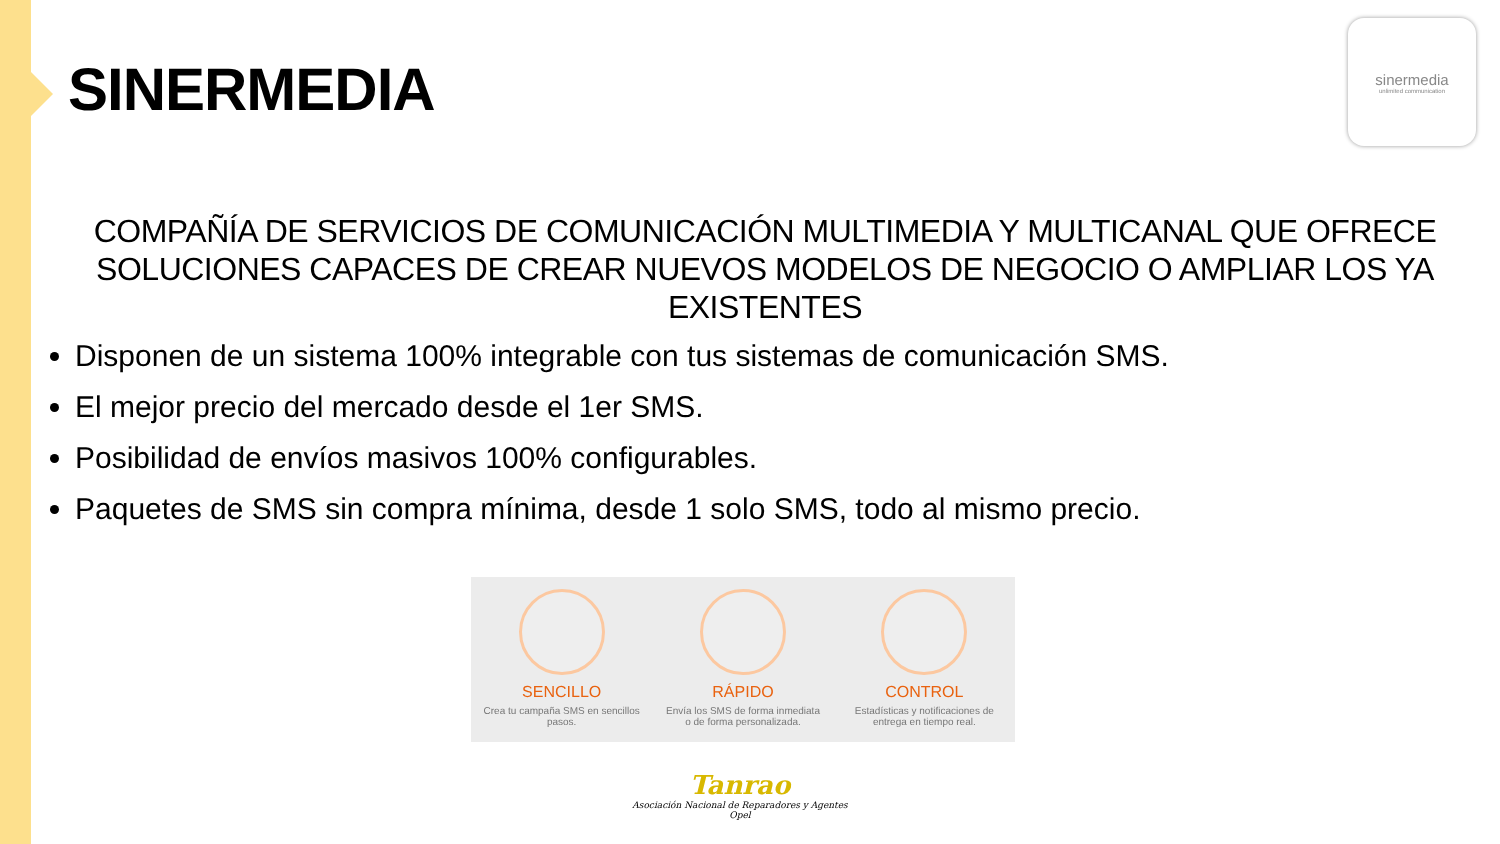SINERMEDIA
sinermedia
unlimited communication
COMPAÑÍA DE SERVICIOS DE COMUNICACIÓN MULTIMEDIA Y MULTICANAL QUE OFRECE SOLUCIONES CAPACES DE CREAR NUEVOS MODELOS DE NEGOCIO O AMPLIAR LOS YA EXISTENTES
Disponen de un sistema 100% integrable con tus sistemas de comunicación SMS.
El mejor precio del mercado desde el 1er SMS.
Posibilidad de envíos masivos 100% configurables.
Paquetes de SMS sin compra mínima, desde 1 solo SMS, todo al mismo precio.
SENCILLO
Crea tu campaña SMS en sencillos pasos.
RÁPIDO
Envía los SMS de forma inmediata o de forma personalizada.
CONTROL
Estadísticas y notificaciones de entrega en tiempo real.
Tanrao
Asociación Nacional de Reparadores y Agentes Opel